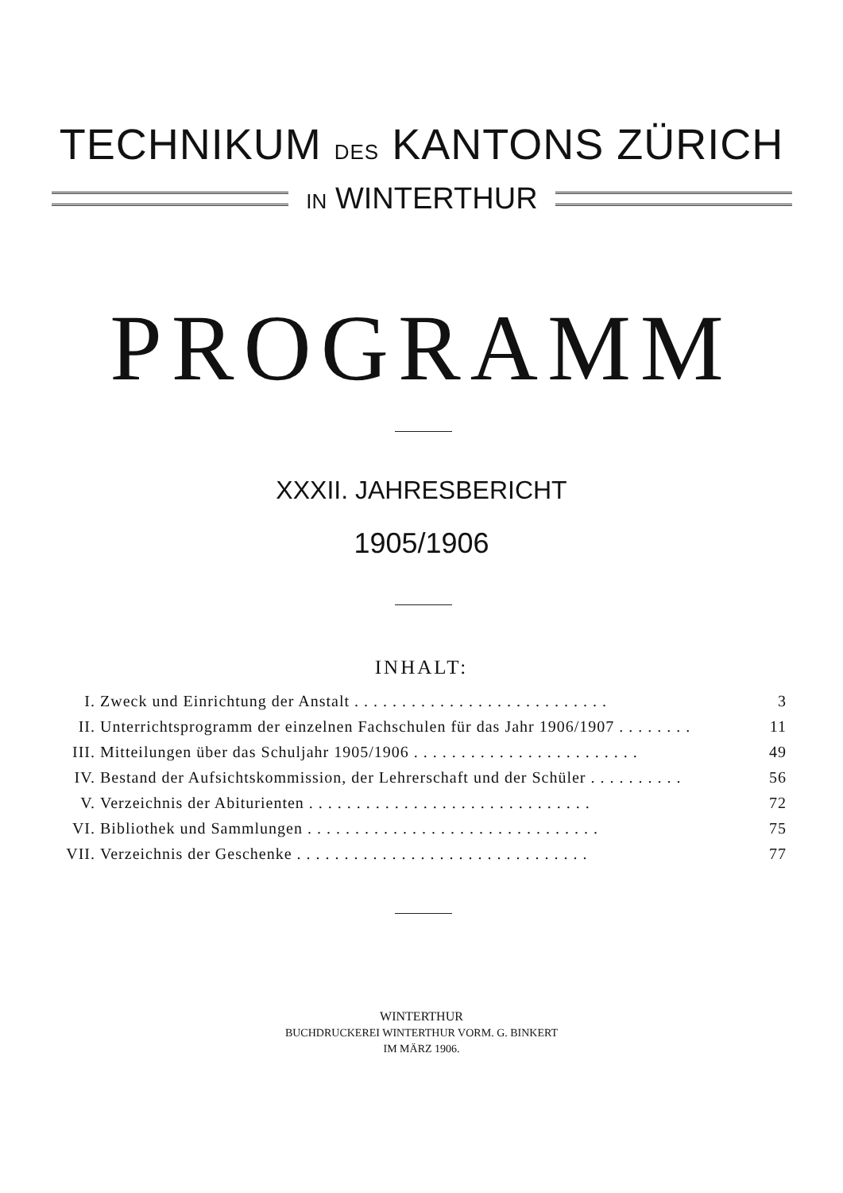TECHNIKUM DES KANTONS ZÜRICH
IN WINTERTHUR
PROGRAMM
XXXII. JAHRESBERICHT
1905/1906
INHALT:
I. Zweck und Einrichtung der Anstalt . . . . . . . . . . . . . . . . . . . . . . . . . . . 3
II. Unterrichtsprogramm der einzelnen Fachschulen für das Jahr 1906/1907 . . . . . . . . 11
III. Mitteilungen über das Schuljahr 1905/1906 . . . . . . . . . . . . . . . . . . . . . . . . 49
IV. Bestand der Aufsichtskommission, der Lehrerschaft und der Schüler . . . . . . . . . . 56
V. Verzeichnis der Abiturienten . . . . . . . . . . . . . . . . . . . . . . . . . . . . . . 72
VI. Bibliothek und Sammlungen . . . . . . . . . . . . . . . . . . . . . . . . . . . . . . . 75
VII. Verzeichnis der Geschenke . . . . . . . . . . . . . . . . . . . . . . . . . . . . . . . 77
WINTERTHUR
BUCHDRUCKEREI WINTERTHUR VORM. G. BINKERT
IM MÄRZ 1906.